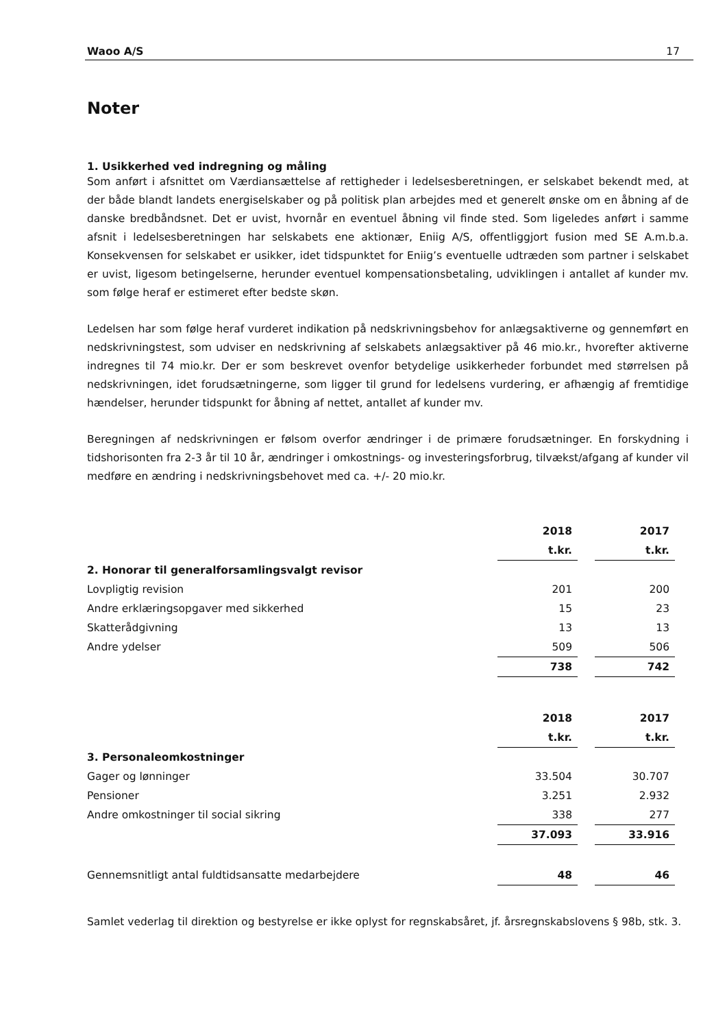Waoo A/S 17
Noter
1. Usikkerhed ved indregning og måling
Som anført i afsnittet om Værdiansættelse af rettigheder i ledelsesberetningen, er selskabet bekendt med, at der både blandt landets energiselskaber og på politisk plan arbejdes med et generelt ønske om en åbning af de danske bredbåndsnet. Det er uvist, hvornår en eventuel åbning vil finde sted. Som ligeledes anført i samme afsnit i ledelsesberetningen har selskabets ene aktionær, Eniig A/S, offentliggjort fusion med SE A.m.b.a. Konsekvensen for selskabet er usikker, idet tidspunktet for Eniig’s eventuelle udtræden som partner i selskabet er uvist, ligesom betingelserne, herunder eventuel kompensationsbetaling, udviklingen i antallet af kunder mv. som følge heraf er estimeret efter bedste skøn.
Ledelsen har som følge heraf vurderet indikation på nedskrivningsbehov for anlægsaktiverne og gennemført en nedskrivningstest, som udviser en nedskrivning af selskabets anlægsaktiver på 46 mio.kr., hvorefter aktiverne indregnes til 74 mio.kr. Der er som beskrevet ovenfor betydelige usikkerheder forbundet med størrelsen på nedskrivningen, idet forudsætningerne, som ligger til grund for ledelsens vurdering, er afhængig af fremtidige hændelser, herunder tidspunkt for åbning af nettet, antallet af kunder mv.
Beregningen af nedskrivningen er følsom overfor ændringer i de primære forudsætninger. En forskydning i tidshorisonten fra 2-3 år til 10 år, ændringer i omkostnings- og investeringsforbrug, tilvækst/afgang af kunder vil medføre en ændring i nedskrivningsbehovet med ca. +/- 20 mio.kr.
| | 2018 | | 2017 | |
| | t.kr. | | t.kr. | |
| 2. Honorar til generalforsamlingsvalgt revisor | | | | |
| Lovpligtig revision | 201 | | 200 | |
| Andre erklæringsopgaver med sikkerhed | 15 | | 23 | |
| Skatterådgivning | 13 | | 13 | |
| Andre ydelser | 509 | | 506 | |
| | 738 | | 742 | |
| | 2018 | | 2017 | |
| | t.kr. | | t.kr. | |
| 3. Personaleomkostninger | | | | |
| Gager og lønninger | 33.504 | | 30.707 | |
| Pensioner | 3.251 | | 2.932 | |
| Andre omkostninger til social sikring | 338 | | 277 | |
| | 37.093 | | 33.916 | |
| Gennemsnitligt antal fuldtidsansatte medarbejdere | 48 | | 46 | |
Samlet vederlag til direktion og bestyrelse er ikke oplyst for regnskabsåret, jf. årsregnskabslovens § 98b, stk. 3.